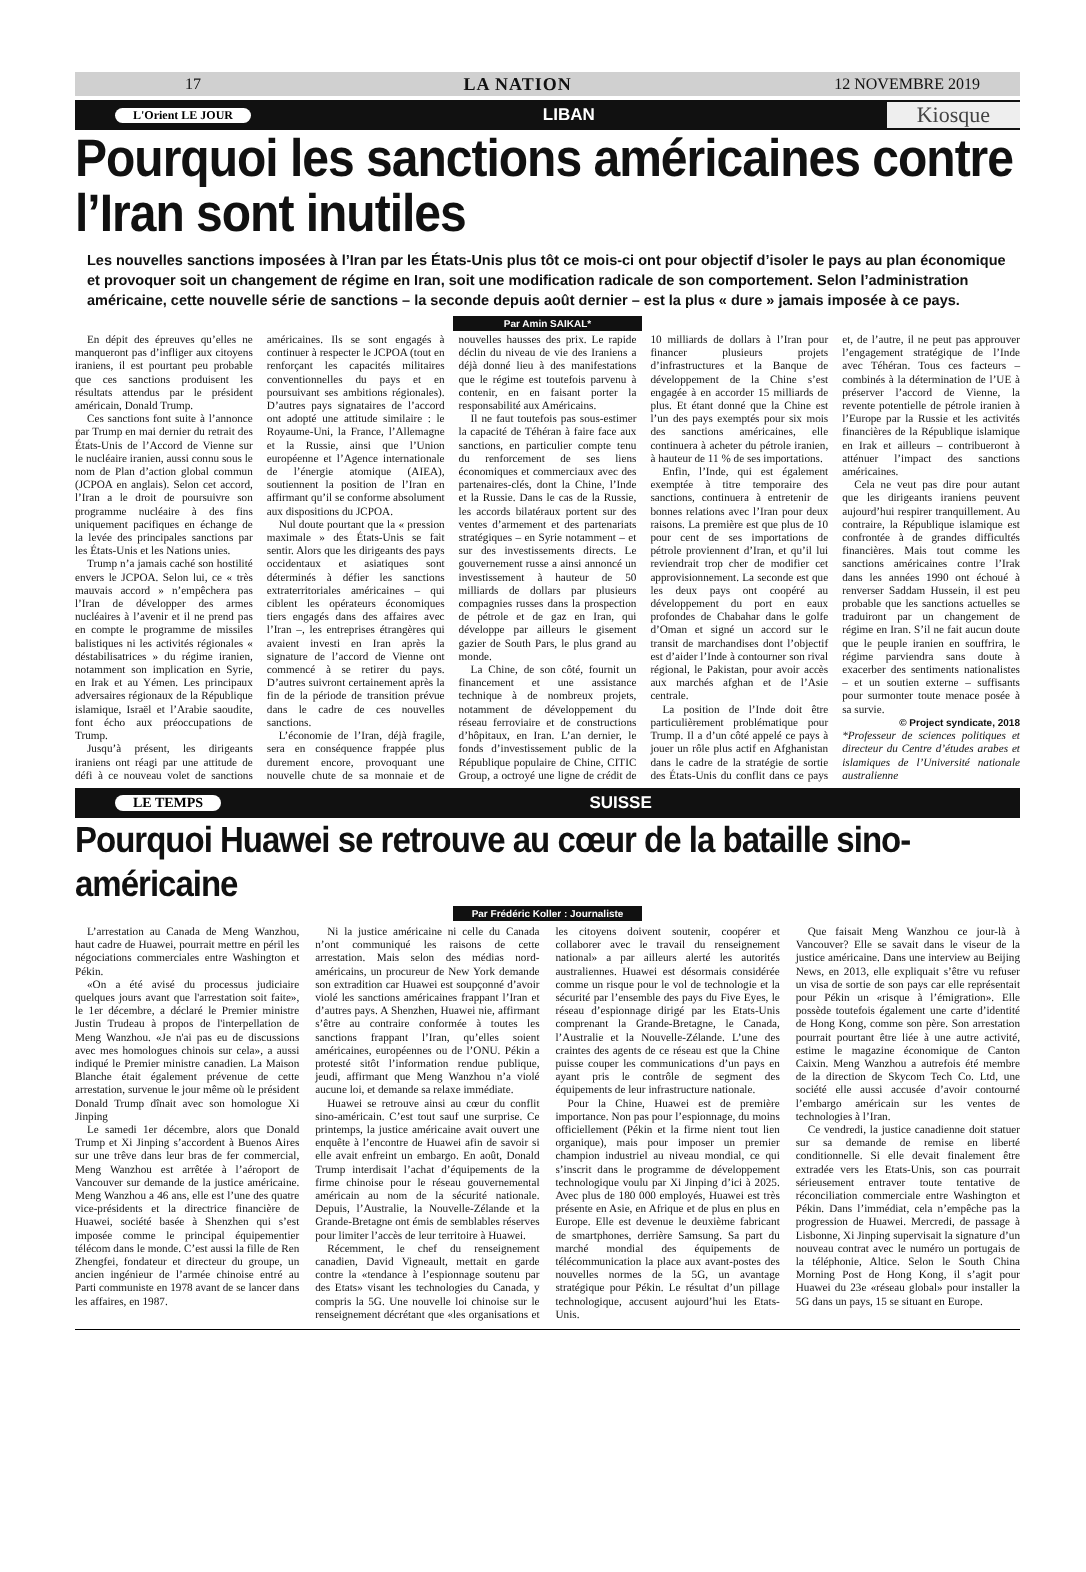17 LA NATION 12 NOVEMBRE 2019
L'Orient LE JOUR LIBAN Kiosque
Pourquoi les sanctions américaines contre l’Iran sont inutiles
Les nouvelles sanctions imposées à l’Iran par les États-Unis plus tôt ce mois-ci ont pour objectif d’isoler le pays au plan économique et provoquer soit un changement de régime en Iran, soit une modification radicale de son comportement. Selon l’administration américaine, cette nouvelle série de sanctions – la seconde depuis août dernier – est la plus « dure » jamais imposée à ce pays.
Par Amin SAIKAL*
En dépit des épreuves qu’elles ne manqueront pas d’infliger aux citoyens iraniens, il est pourtant peu probable que ces sanctions produisent les résultats attendus par le président américain, Donald Trump.
Ces sanctions font suite à l’annonce par Trump en mai dernier du retrait des États-Unis de l’Accord de Vienne sur le nucléaire iranien, aussi connu sous le nom de Plan d’action global commun (JCPOA en anglais). Selon cet accord, l’Iran a le droit de poursuivre son programme nucléaire à des fins uniquement pacifiques en échange de la levée des principales sanctions par les États-Unis et les Nations unies.
Trump n’a jamais caché son hostilité envers le JCPOA. Selon lui, ce « très mauvais accord » n’empêchera pas l’Iran de développer des armes nucléaires à l’avenir et il ne prend pas en compte le programme de missiles balistiques ni les activités régionales « déstabilisatrices » du régime iranien, notamment son implication en Syrie, en Irak et au Yémen. Les principaux adversaires régionaux de la République islamique, Israël et l’Arabie saoudite, font écho aux préoccupations de Trump.
Jusqu’à présent, les dirigeants iraniens ont réagi par une attitude de défi à ce nouveau volet de sanctions américaines. Ils se sont engagés à continuer à respecter le JCPOA (tout en renforçant les capacités militaires conventionnelles du pays et en poursuivant ses ambitions régionales). D’autres pays signataires de l’accord ont adopté une attitude similaire : le Royaume-Uni, la France, l’Allemagne et la Russie, ainsi que l’Union européenne et l’Agence internationale de l’énergie atomique (AIEA), soutiennent la position de l’Iran en affirmant qu’il se conforme absolument aux dispositions du JCPOA.
Nul doute pourtant que la « pression maximale » des États-Unis se fait sentir. Alors que les dirigeants des pays occidentaux et asiatiques sont déterminés à défier les sanctions extraterritoriales américaines – qui ciblent les opérateurs économiques tiers engagés dans des affaires avec l’Iran –, les entreprises étrangères qui avaient investi en Iran après la signature de l’accord de Vienne ont commencé à se retirer du pays. D’autres suivront certainement après la fin de la période de transition prévue dans le cadre de ces nouvelles sanctions.
L’économie de l’Iran, déjà fragile, sera en conséquence frappée plus durement encore, provoquant une nouvelle chute de sa monnaie et de nouvelles hausses des prix. Le rapide déclin du niveau de vie des Iraniens a déjà donné lieu à des manifestations que le régime est toutefois parvenu à contenir, en en faisant porter la responsabilité aux Américains.
Il ne faut toutefois pas sous-estimer la capacité de Téhéran à faire face aux sanctions, en particulier compte tenu du renforcement de ses liens économiques et commerciaux avec des partenaires-clés, dont la Chine, l’Inde et la Russie. Dans le cas de la Russie, les accords bilatéraux portent sur des ventes d’armement et des partenariats stratégiques – en Syrie notamment – et sur des investissements directs. Le gouvernement russe a ainsi annoncé un investissement à hauteur de 50 milliards de dollars par plusieurs compagnies russes dans la prospection de pétrole et de gaz en Iran, qui développe par ailleurs le gisement gazier de South Pars, le plus grand au monde.
La Chine, de son côté, fournit un financement et une assistance technique à de nombreux projets, notamment de développement du réseau ferroviaire et de constructions d’hôpitaux, en Iran. L’an dernier, le fonds d’investissement public de la République populaire de Chine, CITIC Group, a octroyé une ligne de crédit de 10 milliards de dollars à l’Iran pour financer plusieurs projets d’infrastructures et la Banque de développement de la Chine s’est engagée à en accorder 15 milliards de plus. Et étant donné que la Chine est l’un des pays exemptés pour six mois des sanctions américaines, elle continuera à acheter du pétrole iranien, à hauteur de 11 % de ses importations.
Enfin, l’Inde, qui est également exemptée à titre temporaire des sanctions, continuera à entretenir de bonnes relations avec l’Iran pour deux raisons. La première est que plus de 10 pour cent de ses importations de pétrole proviennent d’Iran, et qu’il lui reviendrait trop cher de modifier cet approvisionnement. La seconde est que les deux pays ont coopéré au développement du port en eaux profondes de Chabahar dans le golfe d’Oman et signé un accord sur le transit de marchandises dont l’objectif est d’aider l’Inde à contourner son rival régional, le Pakistan, pour avoir accès aux marchés afghan et de l’Asie centrale.
La position de l’Inde doit être particulièrement problématique pour Trump. Il a d’un côté appelé ce pays à jouer un rôle plus actif en Afghanistan dans le cadre de la stratégie de sortie des États-Unis du conflit dans ce pays et, de l’autre, il ne peut pas approuver l’engagement stratégique de l’Inde avec Téhéran. Tous ces facteurs – combinés à la détermination de l’UE à préserver l’accord de Vienne, la revente potentielle de pétrole iranien à l’Europe par la Russie et les activités financières de la République islamique en Irak et ailleurs – contribueront à atténuer l’impact des sanctions américaines.
Cela ne veut pas dire pour autant que les dirigeants iraniens peuvent aujourd’hui respirer tranquillement. Au contraire, la République islamique est confrontée à de grandes difficultés financières. Mais tout comme les sanctions américaines contre l’Irak dans les années 1990 ont échoué à renverser Saddam Hussein, il est peu probable que les sanctions actuelles se traduiront par un changement de régime en Iran. S’il ne fait aucun doute que le peuple iranien en souffrira, le régime parviendra sans doute à exacerber des sentiments nationalistes – et un soutien externe – suffisants pour surmonter toute menace posée à sa survie.
© Project syndicate, 2018
*Professeur de sciences politiques et directeur du Centre d’études arabes et islamiques de l’Université nationale australienne
LE TEMPS SUISSE
Pourquoi Huawei se retrouve au cœur de la bataille sino-américaine
Par Frédéric Koller : Journaliste
L’arrestation au Canada de Meng Wanzhou, haut cadre de Huawei, pourrait mettre en péril les négociations commerciales entre Washington et Pékin.
«On a été avisé du processus judiciaire quelques jours avant que l'arrestation soit faite», le 1er décembre, a déclaré le Premier ministre Justin Trudeau à propos de l'interpellation de Meng Wanzhou. «Je n'ai pas eu de discussions avec mes homologues chinois sur cela», a aussi indiqué le Premier ministre canadien. La Maison Blanche était également prévenue de cette arrestation, survenue le jour même où le président Donald Trump dînait avec son homologue Xi Jinping
Le samedi 1er décembre, alors que Donald Trump et Xi Jinping s’accordent à Buenos Aires sur une trêve dans leur bras de fer commercial, Meng Wanzhou est arrêtée à l’aéroport de Vancouver sur demande de la justice américaine. Meng Wanzhou a 46 ans, elle est l’une des quatre vice-présidents et la directrice financière de Huawei, société basée à Shenzhen qui s’est imposée comme le principal équipementier télécom dans le monde. C’est aussi la fille de Ren Zhengfei, fondateur et directeur du groupe, un ancien ingénieur de l’armée chinoise entré au Parti communiste en 1978 avant de se lancer dans les affaires, en 1987.
Ni la justice américaine ni celle du Canada n’ont communiqué les raisons de cette arrestation. Mais selon des médias nord-américains, un procureur de New York demande son extradition car Huawei est soupçonné d’avoir violé les sanctions américaines frappant l’Iran et d’autres pays. A Shenzhen, Huawei nie, affirmant s’être au contraire conformée à toutes les sanctions frappant l’Iran, qu’elles soient américaines, européennes ou de l’ONU. Pékin a protesté sitôt l’information rendue publique, jeudi, affirmant que Meng Wanzhou n’a violé aucune loi, et demande sa relaxe immédiate.
Huawei se retrouve ainsi au cœur du conflit sino-américain. C’est tout sauf une surprise. Ce printemps, la justice américaine avait ouvert une enquête à l’encontre de Huawei afin de savoir si elle avait enfreint un embargo. En août, Donald Trump interdisait l’achat d’équipements de la firme chinoise pour le réseau gouvernemental américain au nom de la sécurité nationale. Depuis, l’Australie, la Nouvelle-Zélande et la Grande-Bretagne ont émis de semblables réserves pour limiter l’accès de leur territoire à Huawei.
Récemment, le chef du renseignement canadien, David Vigneault, mettait en garde contre la «tendance à l’espionnage soutenu par des Etats» visant les technologies du Canada, y compris la 5G. Une nouvelle loi chinoise sur le renseignement décrétant que «les organisations et les citoyens doivent soutenir, coopérer et collaborer avec le travail du renseignement national» a par ailleurs alerté les autorités australiennes. Huawei est désormais considérée comme un risque pour le vol de technologie et la sécurité par l’ensemble des pays du Five Eyes, le réseau d’espionnage dirigé par les Etats-Unis comprenant la Grande-Bretagne, le Canada, l’Australie et la Nouvelle-Zélande. L’une des craintes des agents de ce réseau est que la Chine puisse couper les communications d’un pays en ayant pris le contrôle de segment des équipements de leur infrastructure nationale.
Pour la Chine, Huawei est de première importance. Non pas pour l’espionnage, du moins officiellement (Pékin et la firme nient tout lien organique), mais pour imposer un premier champion industriel au niveau mondial, ce qui s’inscrit dans le programme de développement technologique voulu par Xi Jinping d’ici à 2025. Avec plus de 180 000 employés, Huawei est très présente en Asie, en Afrique et de plus en plus en Europe. Elle est devenue le deuxième fabricant de smartphones, derrière Samsung. Sa part du marché mondial des équipements de télécommunication la place aux avant-postes des nouvelles normes de la 5G, un avantage stratégique pour Pékin. Le résultat d’un pillage technologique, accusent aujourd’hui les Etats-Unis.
Que faisait Meng Wanzhou ce jour-là à Vancouver? Elle se savait dans le viseur de la justice américaine. Dans une interview au Beijing News, en 2013, elle expliquait s’être vu refuser un visa de sortie de son pays car elle représentait pour Pékin un «risque à l’émigration». Elle possède toutefois également une carte d’identité de Hong Kong, comme son père. Son arrestation pourrait pourtant être liée à une autre activité, estime le magazine économique de Canton Caixin. Meng Wanzhou a autrefois été membre de la direction de Skycom Tech Co. Ltd, une société elle aussi accusée d’avoir contourné l’embargo américain sur les ventes de technologies à l’Iran.
Ce vendredi, la justice canadienne doit statuer sur sa demande de remise en liberté conditionnelle. Si elle devait finalement être extradée vers les Etats-Unis, son cas pourrait sérieusement entraver toute tentative de réconciliation commerciale entre Washington et Pékin. Dans l’immédiat, cela n’empêche pas la progression de Huawei. Mercredi, de passage à Lisbonne, Xi Jinping supervisait la signature d’un nouveau contrat avec le numéro un portugais de la téléphonie, Altice. Selon le South China Morning Post de Hong Kong, il s’agit pour Huawei du 23e «réseau global» pour installer la 5G dans un pays, 15 se situant en Europe.